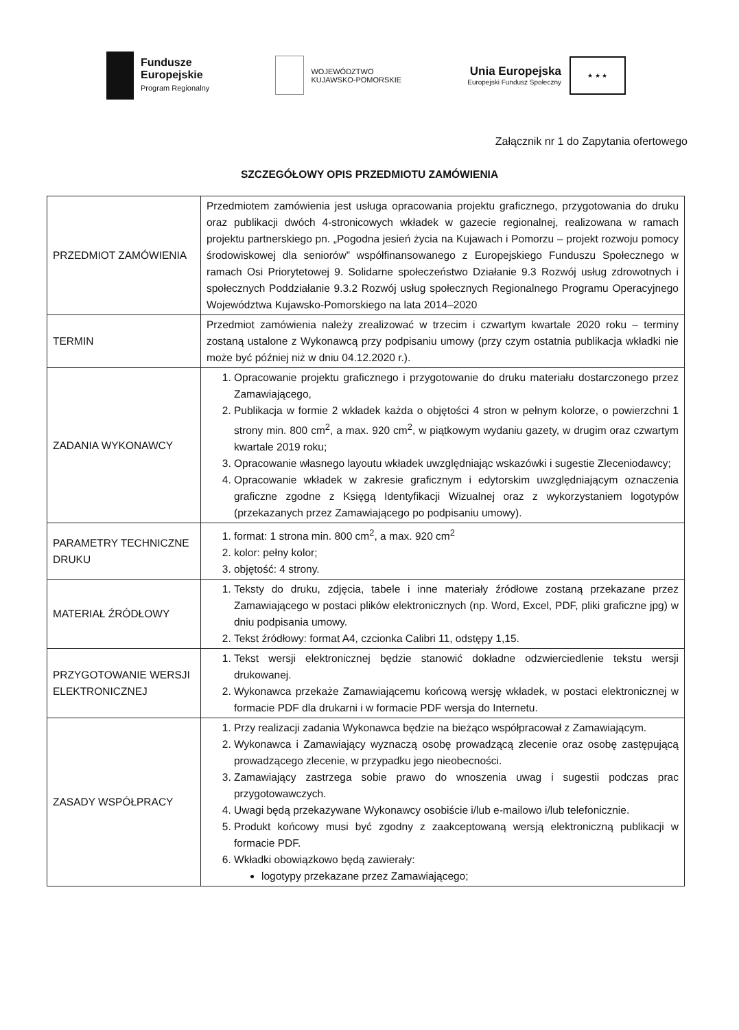Fundusze
Europejskie
Program Regionalny
WOJEWÓDZTWO
KUJAWSKO-POMORSKIE
Unia Europejska
Europejski Fundusz Społeczny
★ ★ ★
Załącznik nr 1 do Zapytania ofertowego
SZCZEGÓŁOWY OPIS PRZEDMIOTU ZAMÓWIENIA
| PRZEDMIOT ZAMÓWIENIA | Przedmiotem zamówienia jest usługa opracowania projektu graficznego, przygotowania do druku oraz publikacji dwóch 4-stronicowych wkładek w gazecie regionalnej, realizowana w ramach projektu partnerskiego pn. „Pogodna jesień życia na Kujawach i Pomorzu – projekt rozwoju pomocy środowiskowej dla seniorów” współfinansowanego z Europejskiego Funduszu Społecznego w ramach Osi Priorytetowej 9. Solidarne społeczeństwo Działanie 9.3 Rozwój usług zdrowotnych i społecznych Poddziałanie 9.3.2 Rozwój usług społecznych Regionalnego Programu Operacyjnego Województwa Kujawsko-Pomorskiego na lata 2014–2020 |
| TERMIN | Przedmiot zamówienia należy zrealizować w trzecim i czwartym kwartale 2020 roku – terminy zostaną ustalone z Wykonawcą przy podpisaniu umowy (przy czym ostatnia publikacja wkładki nie może być później niż w dniu 04.12.2020 r.). |
| ZADANIA WYKONAWCY | 1. Opracowanie projektu graficznego i przygotowanie do druku materiału dostarczonego przez Zamawiającego, 2. Publikacja w formie 2 wkładek każda o objętości 4 stron w pełnym kolorze, o powierzchni 1 strony min. 800 cm<sup>2</sup>, a max. 920 cm<sup>2</sup>, w piątkowym wydaniu gazety, w drugim oraz czwartym kwartale 2019 roku; 3. Opracowanie własnego layoutu wkładek uwzględniając wskazówki i sugestie Zleceniodawcy; 4. Opracowanie wkładek w zakresie graficznym i edytorskim uwzględniającym oznaczenia graficzne zgodne z Księgą Identyfikacji Wizualnej oraz z wykorzystaniem logotypów (przekazanych przez Zamawiającego po podpisaniu umowy). |
| PARAMETRY TECHNICZNE DRUKU | 1. format: 1 strona min. 800 cm<sup>2</sup>, a max. 920 cm<sup>2</sup> 2. kolor: pełny kolor; 3. objętość: 4 strony. |
| MATERIAŁ ŹRÓDŁOWY | 1. Teksty do druku, zdjęcia, tabele i inne materiały źródłowe zostaną przekazane przez Zamawiającego w postaci plików elektronicznych (np. Word, Excel, PDF, pliki graficzne jpg) w dniu podpisania umowy. 2. Tekst źródłowy: format A4, czcionka Calibri 11, odstępy 1,15. |
| PRZYGOTOWANIE WERSJI ELEKTRONICZNEJ | 1. Tekst wersji elektronicznej będzie stanowić dokładne odzwierciedlenie tekstu wersji drukowanej. 2. Wykonawca przekaże Zamawiającemu końcową wersję wkładek, w postaci elektronicznej w formacie PDF dla drukarni i w formacie PDF wersja do Internetu. |
| ZASADY WSPÓŁPRACY | 1. Przy realizacji zadania Wykonawca będzie na bieżąco współpracował z Zamawiającym. 2. Wykonawca i Zamawiający wyznaczą osobę prowadzącą zlecenie oraz osobę zastępującą prowadzącego zlecenie, w przypadku jego nieobecności. 3. Zamawiający zastrzega sobie prawo do wnoszenia uwag i sugestii podczas prac przygotowawczych. 4. Uwagi będą przekazywane Wykonawcy osobiście i/lub e-mailowo i/lub telefonicznie. 5. Produkt końcowy musi być zgodny z zaakceptowaną wersją elektroniczną publikacji w formacie PDF. 6. Wkładki obowiązkowo będą zawierały: logotypy przekazane przez Zamawiającego; |